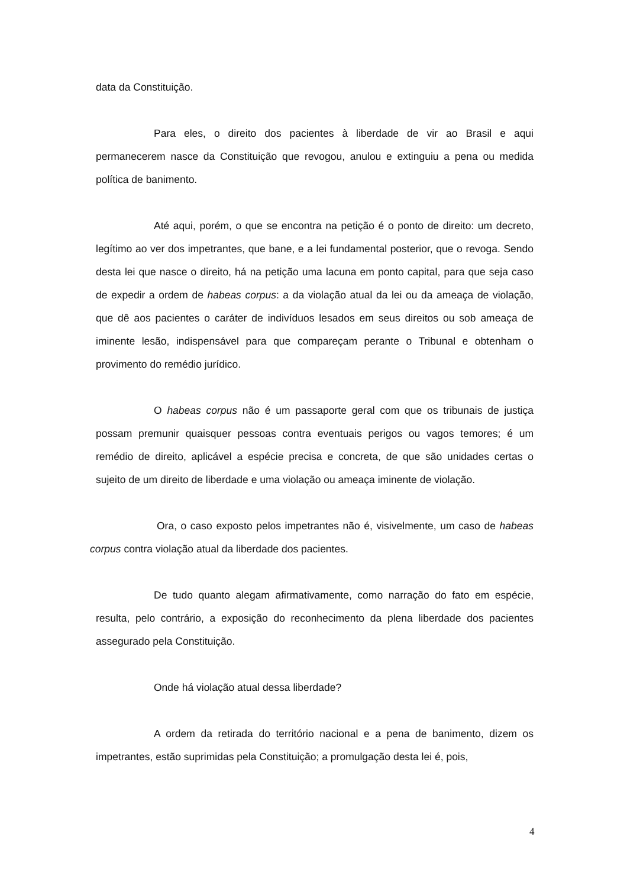data da Constituição.
Para eles, o direito dos pacientes à liberdade de vir ao Brasil e aqui permanecerem nasce da Constituição que revogou, anulou e extinguiu a pena ou medida política de banimento.
Até aqui, porém, o que se encontra na petição é o ponto de direito: um decreto, legítimo ao ver dos impetrantes, que bane, e a lei fundamental posterior, que o revoga. Sendo desta lei que nasce o direito, há na petição uma lacuna em ponto capital, para que seja caso de expedir a ordem de habeas corpus: a da violação atual da lei ou da ameaça de violação, que dê aos pacientes o caráter de indivíduos lesados em seus direitos ou sob ameaça de iminente lesão, indispensável para que compareçam perante o Tribunal e obtenham o provimento do remédio jurídico.
O habeas corpus não é um passaporte geral com que os tribunais de justiça possam premunir quaisquer pessoas contra eventuais perigos ou vagos temores; é um remédio de direito, aplicável a espécie precisa e concreta, de que são unidades certas o sujeito de um direito de liberdade e uma violação ou ameaça iminente de violação.
Ora, o caso exposto pelos impetrantes não é, visivelmente, um caso de habeas corpus contra violação atual da liberdade dos pacientes.
De tudo quanto alegam afirmativamente, como narração do fato em espécie, resulta, pelo contrário, a exposição do reconhecimento da plena liberdade dos pacientes assegurado pela Constituição.
Onde há violação atual dessa liberdade?
A ordem da retirada do território nacional e a pena de banimento, dizem os impetrantes, estão suprimidas pela Constituição; a promulgação desta lei é, pois,
4